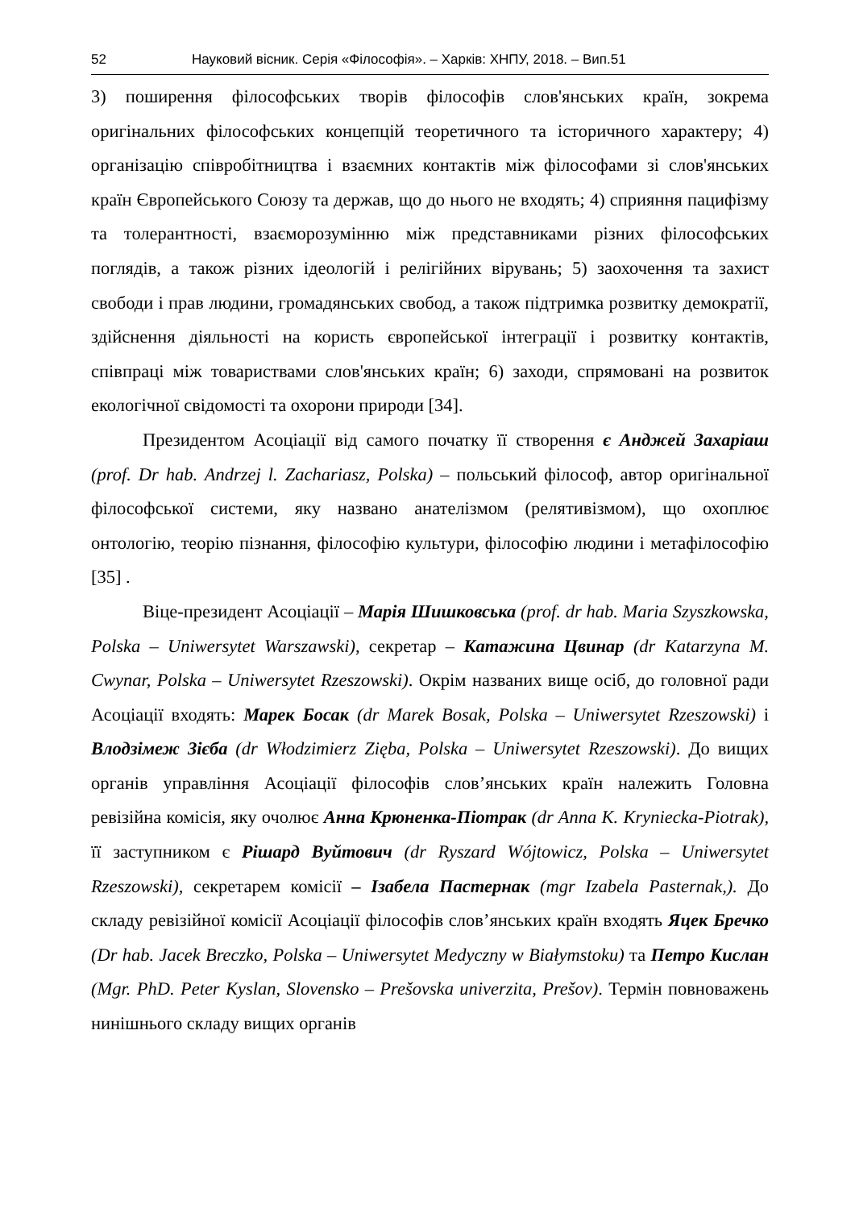52 Науковий вісник. Серія «Філософія». – Харків: ХНПУ, 2018. – Вип.51
3) поширення філософських творів філософів слов'янських країн, зокрема оригінальних філософських концепцій теоретичного та історичного характеру; 4) організацію співробітництва і взаємних контактів між філософами зі слов'янських країн Європейського Союзу та держав, що до нього не входять; 4) сприяння пацифізму та толерантності, взаєморозумінню між представниками різних філософських поглядів, а також різних ідеологій і релігійних вірувань; 5) заохочення та захист свободи і прав людини, громадянських свобод, а також підтримка розвитку демократії, здійснення діяльності на користь європейської інтеграції і розвитку контактів, співпраці між товариствами слов'янських країн; 6) заходи, спрямовані на розвиток екологічної свідомості та охорони природи [34].
Президентом Асоціації від самого початку її створення є Анджей Захаріаш (prof. Dr hab. Andrzej l. Zachariasz, Polska) – польський філософ, автор оригінальної філософської системи, яку названо анателізмом (релятивізмом), що охоплює онтологію, теорію пізнання, філософію культури, філософію людини і метафілософію [35] .
Віце-президент Асоціації – Марія Шишковська (prof. dr hab. Maria Szyszkowska, Polska – Uniwersytet Warszawski), секретар – Катажина Цвинар (dr Katarzyna M. Cwynar, Polska – Uniwersytet Rzeszowski). Окрім названих вище осіб, до головної ради Асоціації входять: Марек Босак (dr Marek Bosak, Polska – Uniwersytet Rzeszowski) і Влодзімеж Зієба (dr Włodzimierz Zięba, Polska – Uniwersytet Rzeszowski). До вищих органів управління Асоціації філософів слов’янських країн належить Головна ревізійна комісія, яку очолює Анна Крюненка-Піотрак (dr Anna K. Kryniecka-Piotrak), її заступником є Рішард Вуйтович (dr Ryszard Wójtowicz, Polska – Uniwersytet Rzeszowski), секретарем комісії – Ізабела Пастернак (mgr Izabela Pasternak,). До складу ревізійної комісії Асоціації філософів слов’янських країн входять Яцек Бречко (Dr hab. Jacek Breczko, Polska – Uniwersytet Medyczny w Białymstoku) та Петро Кислан (Mgr. PhD. Peter Kyslan, Slovensko – Prešovska univerzita, Prešov). Термін повноважень нинішнього складу вищих органів